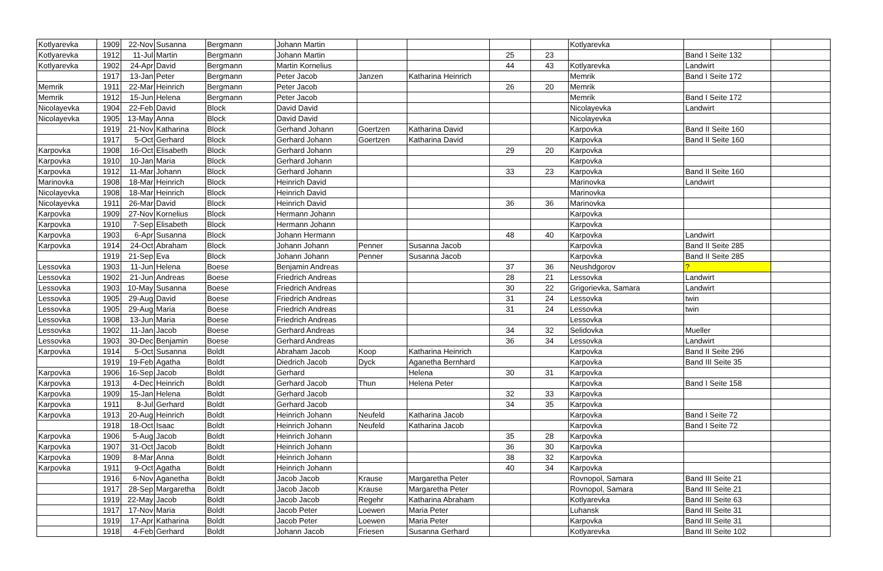| Kotlyarevka | 1909 | 22-Nov | Susanna | Bergmann | Johann Martin | | | | | Kotlyarevka | | |
| Kotlyarevka | 1912 | 11-Jul | Martin | Bergmann | Johann Martin | | | 25 | 23 | | Band I Seite 132 | |
| Kotlyarevka | 1902 | 24-Apr | David | Bergmann | Martin Kornelius | | | 44 | 43 | Kotlyarevka | Landwirt | |
| | 1917 | 13-Jan | Peter | Bergmann | Peter Jacob | Janzen | Katharina Heinrich | | | Memrik | Band I Seite 172 | |
| Memrik | 1911 | 22-Mar | Heinrich | Bergmann | Peter Jacob | | | 26 | 20 | Memrik | | |
| Memrik | 1912 | 15-Jun | Helena | Bergmann | Peter Jacob | | | | | Memrik | Band I Seite 172 | |
| Nicolayevka | 1904 | 22-Feb | David | Block | David David | | | | | Nicolayevka | Landwirt | |
| Nicolayevka | 1905 | 13-May | Anna | Block | David David | | | | | Nicolayevka | | |
| | 1919 | 21-Nov | Katharina | Block | Gerhand Johann | Goertzen | Katharina David | | | Karpovka | Band II Seite 160 | |
| | 1917 | 5-Oct | Gerhard | Block | Gerhard Johann | Goertzen | Katharina David | | | Karpovka | Band II Seite 160 | |
| Karpovka | 1908 | 16-Oct | Elisabeth | Block | Gerhard Johann | | | 29 | 20 | Karpovka | | |
| Karpovka | 1910 | 10-Jan | Maria | Block | Gerhard Johann | | | | | Karpovka | | |
| Karpovka | 1912 | 11-Mar | Johann | Block | Gerhard Johann | | | 33 | 23 | Karpovka | Band II Seite 160 | |
| Marinovka | 1908 | 18-Mar | Heinrich | Block | Heinrich David | | | | | Marinovka | Landwirt | |
| Nicolayevka | 1908 | 18-Mar | Heinrich | Block | Heinrich David | | | | | Marinovka | | |
| Nicolayevka | 1911 | 26-Mar | David | Block | Heinrich David | | | 36 | 36 | Marinovka | | |
| Karpovka | 1909 | 27-Nov | Kornelius | Block | Hermann Johann | | | | | Karpovka | | |
| Karpovka | 1910 | 7-Sep | Elisabeth | Block | Hermann Johann | | | | | Karpovka | | |
| Karpovka | 1903 | 6-Apr | Susanna | Block | Johann Hermann | | | 48 | 40 | Karpovka | Landwirt | |
| Karpovka | 1914 | 24-Oct | Abraham | Block | Johann Johann | Penner | Susanna Jacob | | | Karpovka | Band II Seite 285 | |
| | 1919 | 21-Sep | Eva | Block | Johann Johann | Penner | Susanna Jacob | | | Karpovka | Band II Seite 285 | |
| Lessovka | 1903 | 11-Jun | Helena | Boese | Benjamin Andreas | | | 37 | 36 | Neushdgorov | ? | |
| Lessovka | 1902 | 21-Jun | Andreas | Boese | Friedrich Andreas | | | 28 | 21 | Lessovka | Landwirt | |
| Lessovka | 1903 | 10-May | Susanna | Boese | Friedrich Andreas | | | 30 | 22 | Grigorievka, Samara | Landwirt | |
| Lessovka | 1905 | 29-Aug | David | Boese | Friedrich Andreas | | | 31 | 24 | Lessovka | twin | |
| Lessovka | 1905 | 29-Aug | Maria | Boese | Friedrich Andreas | | | 31 | 24 | Lessovka | twin | |
| Lessovka | 1908 | 13-Jun | Maria | Boese | Friedrich Andreas | | | | | Lessovka | | |
| Lessovka | 1902 | 11-Jan | Jacob | Boese | Gerhard Andreas | | | 34 | 32 | Selidovka | Mueller | |
| Lessovka | 1903 | 30-Dec | Benjamin | Boese | Gerhard Andreas | | | 36 | 34 | Lessovka | Landwirt | |
| Karpovka | 1914 | 5-Oct | Susanna | Boldt | Abraham Jacob | Koop | Katharina Heinrich | | | Karpovka | Band II Seite 296 | |
| | 1919 | 19-Feb | Agatha | Boldt | Diedrich Jacob | Dyck | Aganetha Bernhard | | | Karpovka | Band III Seite 35 | |
| Karpovka | 1906 | 16-Sep | Jacob | Boldt | Gerhard | | Helena | 30 | 31 | Karpovka | | |
| Karpovka | 1913 | 4-Dec | Heinrich | Boldt | Gerhard Jacob | Thun | Helena Peter | | | Karpovka | Band I Seite 158 | |
| Karpovka | 1909 | 15-Jan | Helena | Boldt | Gerhard Jacob | | | 32 | 33 | Karpovka | | |
| Karpovka | 1911 | 8-Jul | Gerhard | Boldt | Gerhard Jacob | | | 34 | 35 | Karpovka | | |
| Karpovka | 1913 | 20-Aug | Heinrich | Boldt | Heinrich Johann | Neufeld | Katharina Jacob | | | Karpovka | Band I Seite 72 | |
| | 1918 | 18-Oct | Isaac | Boldt | Heinrich Johann | Neufeld | Katharina Jacob | | | Karpovka | Band I Seite 72 | |
| Karpovka | 1906 | 5-Aug | Jacob | Boldt | Heinrich Johann | | | 35 | 28 | Karpovka | | |
| Karpovka | 1907 | 31-Oct | Jacob | Boldt | Heinrich Johann | | | 36 | 30 | Karpovka | | |
| Karpovka | 1909 | 8-Mar | Anna | Boldt | Heinrich Johann | | | 38 | 32 | Karpovka | | |
| Karpovka | 1911 | 9-Oct | Agatha | Boldt | Heinrich Johann | | | 40 | 34 | Karpovka | | |
| | 1916 | 6-Nov | Aganetha | Boldt | Jacob Jacob | Krause | Margaretha Peter | | | Rovnopol, Samara | Band III Seite 21 | |
| | 1917 | 28-Sep | Margaretha | Boldt | Jacob Jacob | Krause | Margaretha Peter | | | Rovnopol, Samara | Band III Seite 21 | |
| | 1919 | 22-May | Jacob | Boldt | Jacob Jacob | Regehr | Katharina Abraham | | | Kotlyarevka | Band III Seite 63 | |
| | 1917 | 17-Nov | Maria | Boldt | Jacob Peter | Loewen | Maria Peter | | | Luhansk | Band III Seite 31 | |
| | 1919 | 17-Apr | Katharina | Boldt | Jacob Peter | Loewen | Maria Peter | | | Karpovka | Band III Seite 31 | |
| | 1918 | 4-Feb | Gerhard | Boldt | Johann Jacob | Friesen | Susanna Gerhard | | | Kotlyarevka | Band III Seite 102 | |